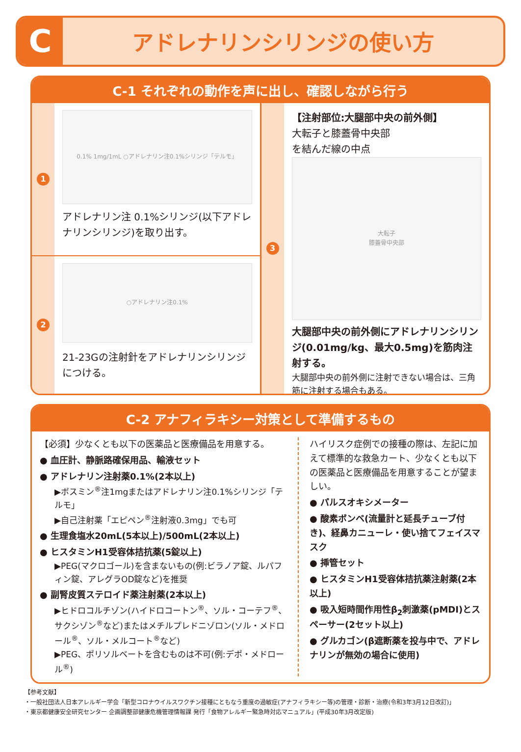C
アドレナリンシリンジの使い方
C-1 それぞれの動作を声に出し、確認しながら行う
1
0.1% 1mg/1mL ○アドレナリン注0.1%シリンジ「テルモ」
アドレナリン注 0.1%シリンジ(以下アドレナリンシリンジ)を取り出す。
2
○アドレナリン注0.1%
21-23Gの注射針をアドレナリンシリンジにつける。
3
【注射部位:大腿部中央の前外側】
大転子と膝蓋骨中央部
を結んだ線の中点
大転子
膝蓋骨中央部
大腿部中央の前外側にアドレナリンシリンジ(0.01mg/kg、最大0.5mg)を筋肉注射する。
大腿部中央の前外側に注射できない場合は、三角筋に注射する場合もある。
C-2 アナフィラキシー対策として準備するもの
【必須】少なくとも以下の医薬品と医療備品を用意する。
● 血圧計、静脈路確保用品、輸液セット
● アドレナリン注射薬0.1%(2本以上)
▶ボスミン<sup>®</sup>注1mgまたはアドレナリン注0.1%シリンジ「テルモ」
▶自己注射薬「エピペン<sup>®</sup>注射液0.3mg」でも可
● 生理食塩水20mL(5本以上)/500mL(2本以上)
● ヒスタミンH1受容体拮抗薬(5錠以上)
▶PEG(マクロゴール)を含まないもの(例:ビラノア錠、ルパフィン錠、アレグラOD錠など)を推奨
● 副腎皮質ステロイド薬注射薬(2本以上)
▶ヒドロコルチゾン(ハイドロコートン<sup>®</sup>、ソル・コーテフ<sup>®</sup>、サクシゾン<sup>®</sup>など)またはメチルプレドニゾロン(ソル・メドロール<sup>®</sup>、ソル・メルコート<sup>®</sup>など)
▶PEG、ポリソルベートを含むものは不可(例:デポ・メドロール<sup>®</sup>)
ハイリスク症例での接種の際は、左記に加えて標準的な救急カート、少なくとも以下の医薬品と医療備品を用意することが望ましい。
● パルスオキシメーター
● 酸素ボンベ(流量計と延長チューブ付き)、経鼻カニューレ・使い捨てフェイスマスク
● 挿管セット
● ヒスタミンH1受容体拮抗薬注射薬(2本以上)
● 吸入短時間作用性β<sub>2</sub>刺激薬(pMDI)とスペーサー(2セット以上)
● グルカゴン(β遮断薬を投与中で、アドレナリンが無効の場合に使用)
【参考文献】
・一般社団法人日本アレルギー学会「新型コロナウイルスワクチン接種にともなう重度の過敏症(アナフィラキシー等)の管理・診断・治療(令和3年3月12日改訂)」
・東京都健康安全研究センター 企画調整部健康危機管理情報課 発行「食物アレルギー緊急時対応マニュアル」(平成30年3月改定版)